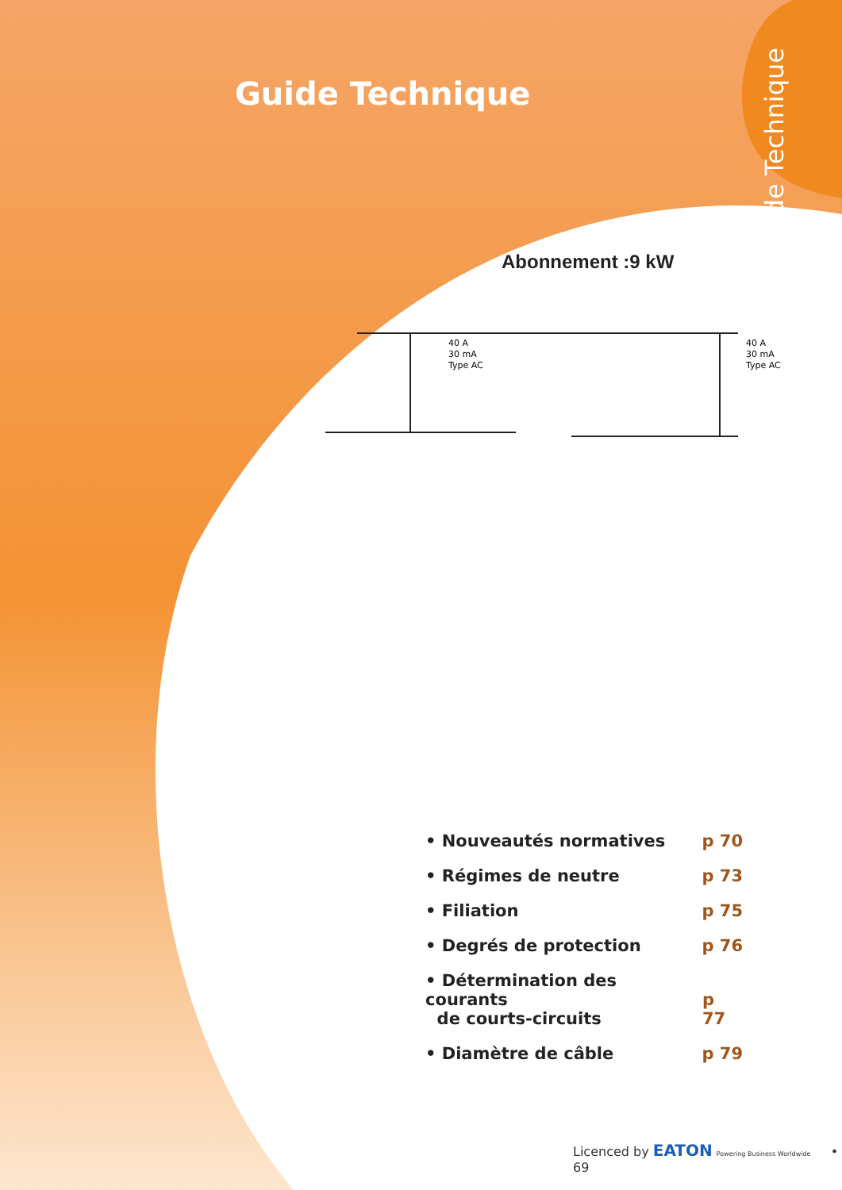Guide Technique
Guide Technique
Abonnement :9 kW
40 A
30 mA
Type AC
40 A
30 mA
Type AC
• Nouveautés normatives p 70
• Régimes de neutre p 73
• Filiation p 75
• Degrés de protection p 76
• Détermination des courants
de courts-circuits p 77
• Diamètre de câble p 79
Licenced by EATON Powering Business Worldwide • 69